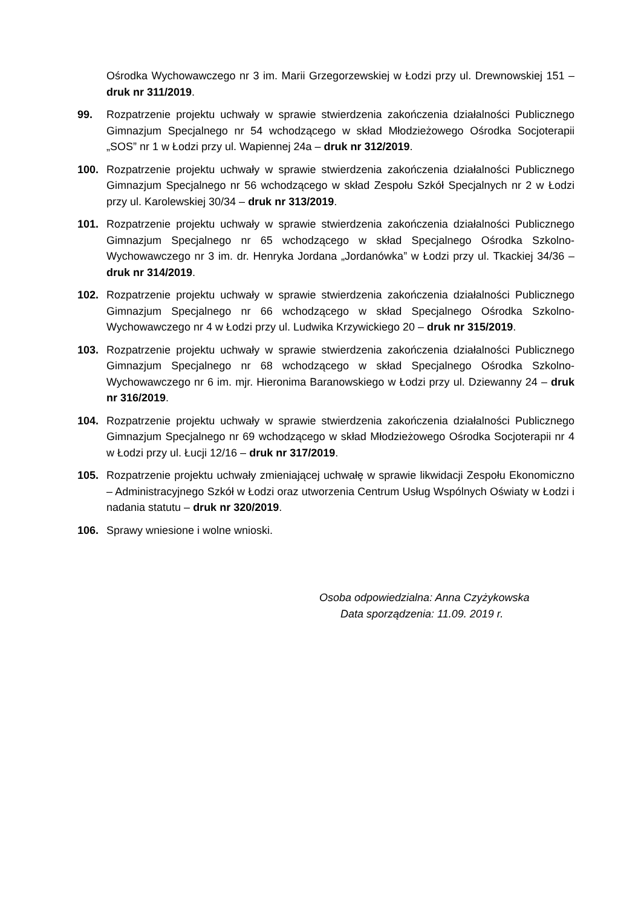Ośrodka Wychowawczego nr 3 im. Marii Grzegorzewskiej w Łodzi przy ul. Drewnowskiej 151 – druk nr 311/2019.
99. Rozpatrzenie projektu uchwały w sprawie stwierdzenia zakończenia działalności Publicznego Gimnazjum Specjalnego nr 54 wchodzącego w skład Młodzieżowego Ośrodka Socjoterapii „SOS” nr 1 w Łodzi przy ul. Wapiennej 24a – druk nr 312/2019.
100. Rozpatrzenie projektu uchwały w sprawie stwierdzenia zakończenia działalności Publicznego Gimnazjum Specjalnego nr 56 wchodzącego w skład Zespołu Szkół Specjalnych nr 2 w Łodzi przy ul. Karolewskiej 30/34 – druk nr 313/2019.
101. Rozpatrzenie projektu uchwały w sprawie stwierdzenia zakończenia działalności Publicznego Gimnazjum Specjalnego nr 65 wchodzącego w skład Specjalnego Ośrodka Szkolno-Wychowawczego nr 3 im. dr. Henryka Jordana „Jordanówka” w Łodzi przy ul. Tkackiej 34/36 – druk nr 314/2019.
102. Rozpatrzenie projektu uchwały w sprawie stwierdzenia zakończenia działalności Publicznego Gimnazjum Specjalnego nr 66 wchodzącego w skład Specjalnego Ośrodka Szkolno-Wychowawczego nr 4 w Łodzi przy ul. Ludwika Krzywickiego 20 – druk nr 315/2019.
103. Rozpatrzenie projektu uchwały w sprawie stwierdzenia zakończenia działalności Publicznego Gimnazjum Specjalnego nr 68 wchodzącego w skład Specjalnego Ośrodka Szkolno-Wychowawczego nr 6 im. mjr. Hieronima Baranowskiego w Łodzi przy ul. Dziewanny 24 – druk nr 316/2019.
104. Rozpatrzenie projektu uchwały w sprawie stwierdzenia zakończenia działalności Publicznego Gimnazjum Specjalnego nr 69 wchodzącego w skład Młodzieżowego Ośrodka Socjoterapii nr 4 w Łodzi przy ul. Łucji 12/16 – druk nr 317/2019.
105. Rozpatrzenie projektu uchwały zmieniającej uchwałę w sprawie likwidacji Zespołu Ekonomiczno – Administracyjnego Szkół w Łodzi oraz utworzenia Centrum Usług Wspólnych Oświaty w Łodzi i nadania statutu – druk nr 320/2019.
106. Sprawy wniesione i wolne wnioski.
Osoba odpowiedzialna: Anna Czyżykowska
Data sporządzenia: 11.09. 2019 r.